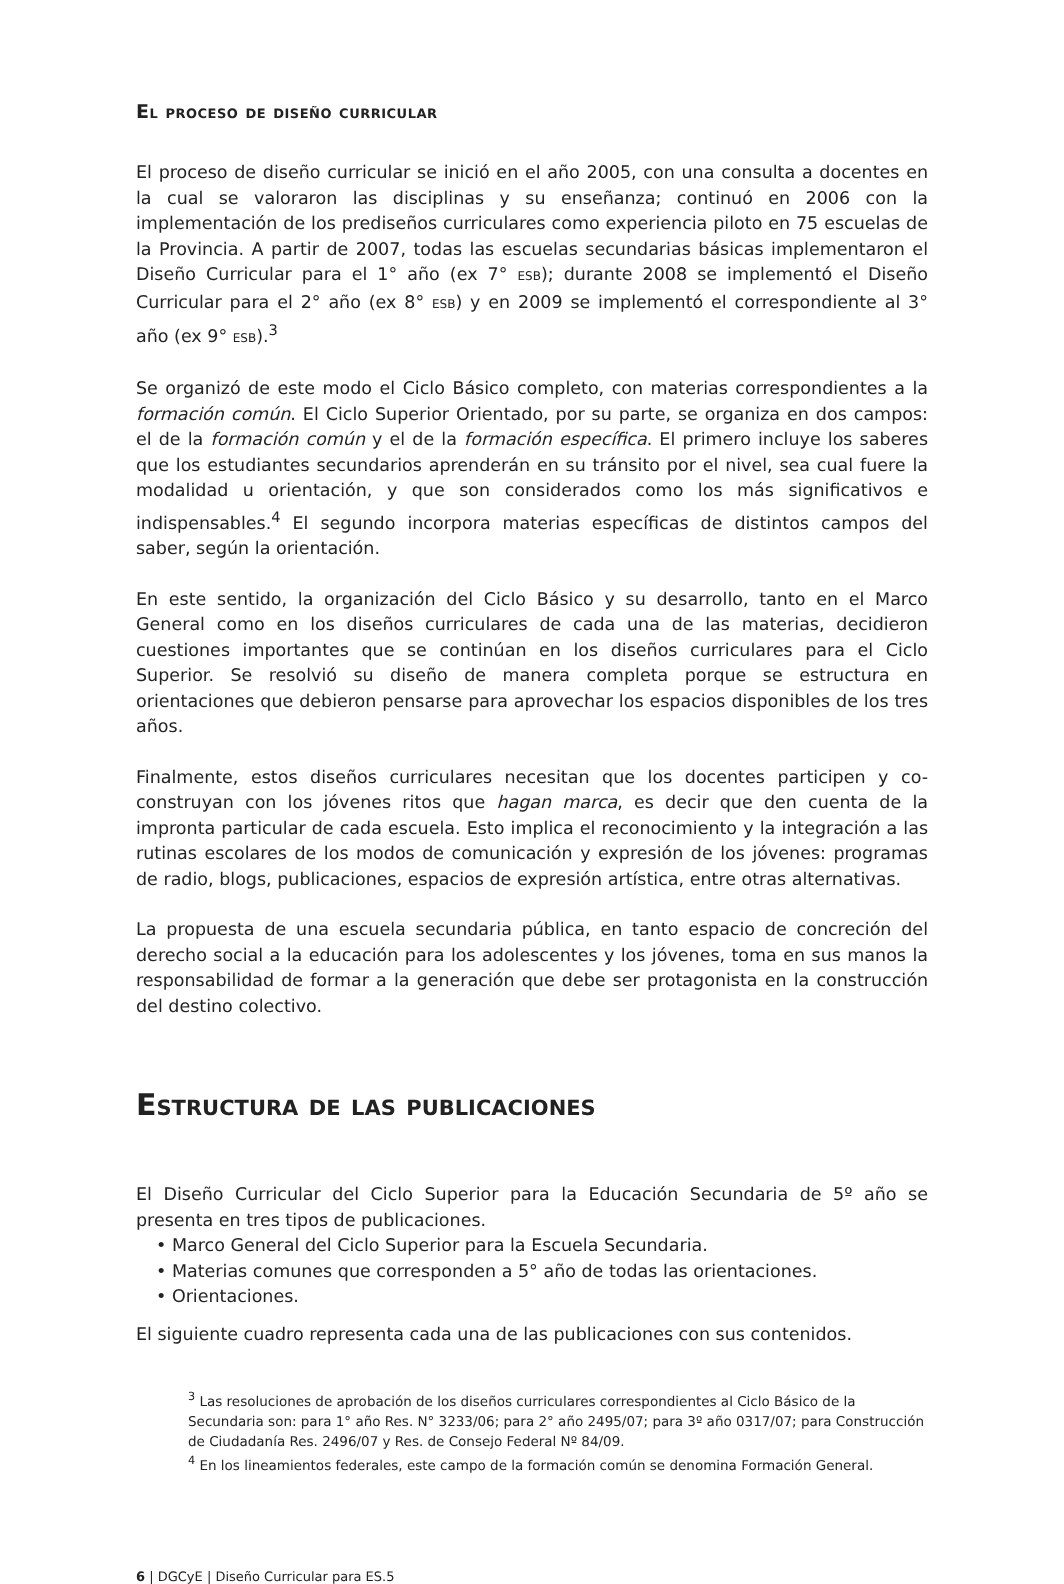El proceso de diseño curricular
El proceso de diseño curricular se inició en el año 2005, con una consulta a docentes en la cual se valoraron las disciplinas y su enseñanza; continuó en 2006 con la implementación de los prediseños curriculares como experiencia piloto en 75 escuelas de la Provincia. A partir de 2007, todas las escuelas secundarias básicas implementaron el Diseño Curricular para el 1° año (ex 7° ESB); durante 2008 se implementó el Diseño Curricular para el 2° año (ex 8° ESB) y en 2009 se implementó el correspondiente al 3° año (ex 9° ESB).<sup>3</sup>
Se organizó de este modo el Ciclo Básico completo, con materias correspondientes a la formación común. El Ciclo Superior Orientado, por su parte, se organiza en dos campos: el de la formación común y el de la formación específica. El primero incluye los saberes que los estudiantes secundarios aprenderán en su tránsito por el nivel, sea cual fuere la modalidad u orientación, y que son considerados como los más significativos e indispensables.<sup>4</sup> El segundo incorpora materias específicas de distintos campos del saber, según la orientación.
En este sentido, la organización del Ciclo Básico y su desarrollo, tanto en el Marco General como en los diseños curriculares de cada una de las materias, decidieron cuestiones importantes que se continúan en los diseños curriculares para el Ciclo Superior. Se resolvió su diseño de manera completa porque se estructura en orientaciones que debieron pensarse para aprovechar los espacios disponibles de los tres años.
Finalmente, estos diseños curriculares necesitan que los docentes participen y co-construyan con los jóvenes ritos que hagan marca, es decir que den cuenta de la impronta particular de cada escuela. Esto implica el reconocimiento y la integración a las rutinas escolares de los modos de comunicación y expresión de los jóvenes: programas de radio, blogs, publicaciones, espacios de expresión artística, entre otras alternativas.
La propuesta de una escuela secundaria pública, en tanto espacio de concreción del derecho social a la educación para los adolescentes y los jóvenes, toma en sus manos la responsabilidad de formar a la generación que debe ser protagonista en la construcción del destino colectivo.
Estructura de las publicaciones
El Diseño Curricular del Ciclo Superior para la Educación Secundaria de 5º año se presenta en tres tipos de publicaciones.
• Marco General del Ciclo Superior para la Escuela Secundaria.
• Materias comunes que corresponden a 5° año de todas las orientaciones.
• Orientaciones.
El siguiente cuadro representa cada una de las publicaciones con sus contenidos.
<sup>3</sup> Las resoluciones de aprobación de los diseños curriculares correspondientes al Ciclo Básico de la Secundaria son: para 1° año Res. N° 3233/06; para 2° año 2495/07; para 3º año 0317/07; para Construcción de Ciudadanía Res. 2496/07 y Res. de Consejo Federal Nº 84/09.
<sup>4</sup> En los lineamientos federales, este campo de la formación común se denomina Formación General.
6 | DGCyE | Diseño Curricular para ES.5